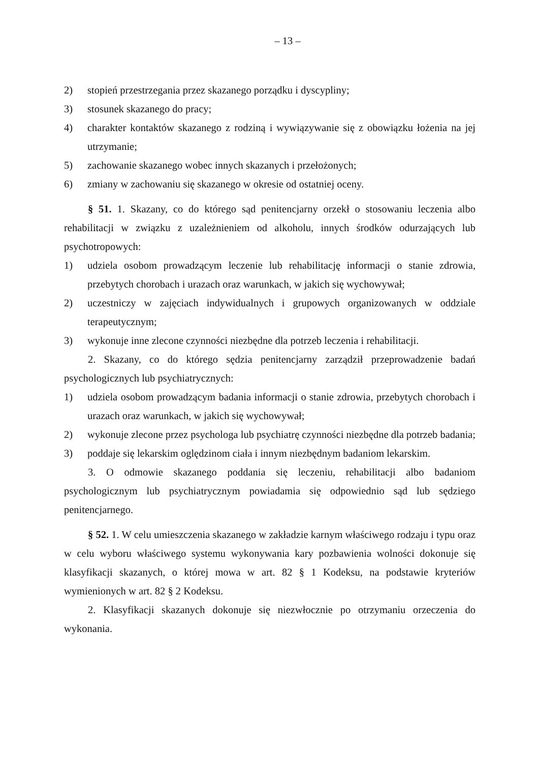– 13 –
2) stopień przestrzegania przez skazanego porządku i dyscypliny;
3) stosunek skazanego do pracy;
4) charakter kontaktów skazanego z rodziną i wywiązywanie się z obowiązku łożenia na jej utrzymanie;
5) zachowanie skazanego wobec innych skazanych i przełożonych;
6) zmiany w zachowaniu się skazanego w okresie od ostatniej oceny.
§ 51. 1. Skazany, co do którego sąd penitencjarny orzekł o stosowaniu leczenia albo rehabilitacji w związku z uzależnieniem od alkoholu, innych środków odurzających lub psychotropowych:
1) udziela osobom prowadzącym leczenie lub rehabilitację informacji o stanie zdrowia, przebytych chorobach i urazach oraz warunkach, w jakich się wychowywał;
2) uczestniczy w zajęciach indywidualnych i grupowych organizowanych w oddziale terapeutycznym;
3) wykonuje inne zlecone czynności niezbędne dla potrzeb leczenia i rehabilitacji.
2. Skazany, co do którego sędzia penitencjarny zarządził przeprowadzenie badań psychologicznych lub psychiatrycznych:
1) udziela osobom prowadzącym badania informacji o stanie zdrowia, przebytych chorobach i urazach oraz warunkach, w jakich się wychowywał;
2) wykonuje zlecone przez psychologa lub psychiatrę czynności niezbędne dla potrzeb badania;
3) poddaje się lekarskim oględzinom ciała i innym niezbędnym badaniom lekarskim.
3. O odmowie skazanego poddania się leczeniu, rehabilitacji albo badaniom psychologicznym lub psychiatrycznym powiadamia się odpowiednio sąd lub sędziego penitencjarnego.
§ 52. 1. W celu umieszczenia skazanego w zakładzie karnym właściwego rodzaju i typu oraz w celu wyboru właściwego systemu wykonywania kary pozbawienia wolności dokonuje się klasyfikacji skazanych, o której mowa w art. 82 § 1 Kodeksu, na podstawie kryteriów wymienionych w art. 82 § 2 Kodeksu.
2. Klasyfikacji skazanych dokonuje się niezwłocznie po otrzymaniu orzeczenia do wykonania.